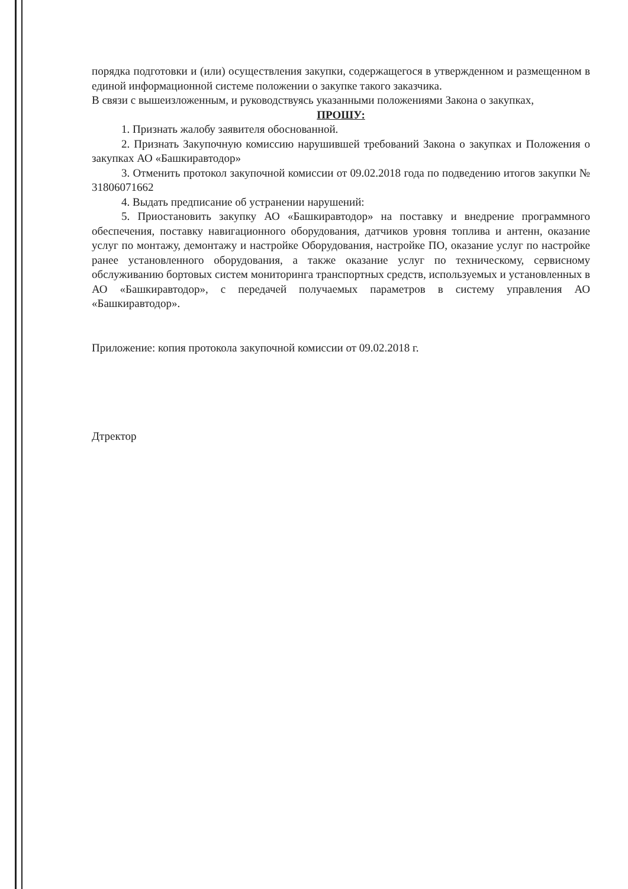порядка подготовки и (или) осуществления закупки, содержащегося в утвержденном и размещенном в единой информационной системе положении о закупке такого заказчика.
В связи с вышеизложенным, и руководствуясь указанными положениями Закона о закупках,
ПРОШУ:
1. Признать жалобу заявителя обоснованной.
2. Признать Закупочную комиссию нарушившей требований Закона о закупках и Положения о закупках АО «Башкиравтодор»
3. Отменить протокол закупочной комиссии от 09.02.2018 года по подведению итогов закупки № 31806071662
4. Выдать предписание об устранении нарушений:
5. Приостановить закупку АО «Башкиравтодор» на поставку и внедрение программного обеспечения, поставку навигационного оборудования, датчиков уровня топлива и антенн, оказание услуг по монтажу, демонтажу и настройке Оборудования, настройке ПО, оказание услуг по настройке ранее установленного оборудования, а также оказание услуг по техническому, сервисному обслуживанию бортовых систем мониторинга транспортных средств, используемых и установленных в АО «Башкиравтодор», с передачей получаемых параметров в систему управления АО «Башкиравтодор».
Приложение: копия протокола закупочной комиссии от 09.02.2018 г.
Дтректор